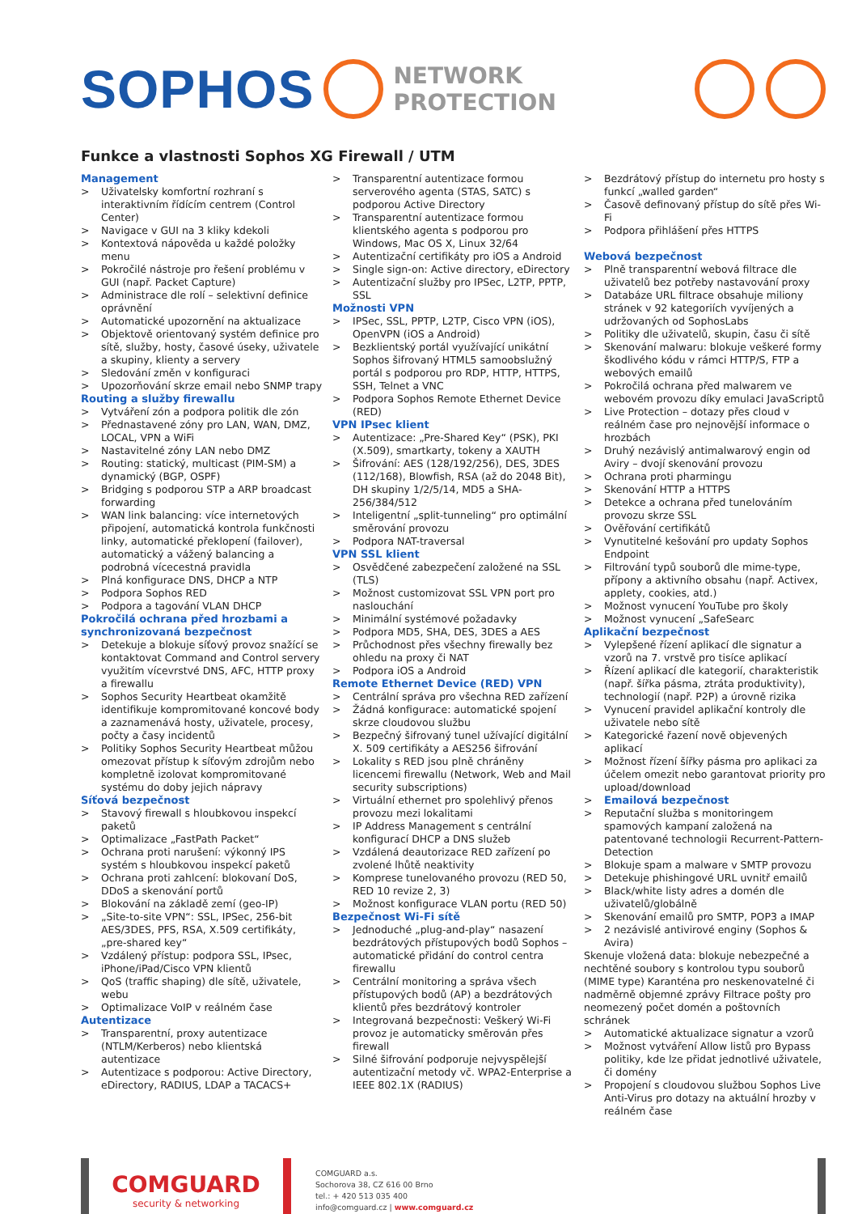SOPHOS
NETWORK
PROTECTION
Funkce a vlastnosti Sophos XG Firewall / UTM
Management
> Uživatelsky komfortní rozhraní s interaktivním řídícím centrem (Control Center)
> Navigace v GUI na 3 kliky kdekoli
> Kontextová nápověda u každé položky menu
> Pokročilé nástroje pro řešení problému v GUI (např. Packet Capture)
> Administrace dle rolí – selektivní definice oprávnění
> Automatické upozornění na aktualizace
> Objektově orientovaný systém definice pro sítě, služby, hosty, časové úseky, uživatele a skupiny, klienty a servery
> Sledování změn v konfiguraci
> Upozorňování skrze email nebo SNMP trapy
Routing a služby firewallu
> Vytváření zón a podpora politik dle zón
> Přednastavené zóny pro LAN, WAN, DMZ, LOCAL, VPN a WiFi
> Nastavitelné zóny LAN nebo DMZ
> Routing: statický, multicast (PIM-SM) a dynamický (BGP, OSPF)
> Bridging s podporou STP a ARP broadcast forwarding
> WAN link balancing: více internetových připojení, automatická kontrola funkčnosti linky, automatické překlopení (failover), automatický a vážený balancing a podrobná vícecestná pravidla
> Plná konfigurace DNS, DHCP a NTP
> Podpora Sophos RED
> Podpora a tagování VLAN DHCP
Pokročilá ochrana před hrozbami a synchronizovaná bezpečnost
> Detekuje a blokuje síťový provoz snažící se kontaktovat Command and Control servery využitím vícevrstvé DNS, AFC, HTTP proxy a firewallu
> Sophos Security Heartbeat okamžitě identifikuje kompromitované koncové body a zaznamenává hosty, uživatele, procesy, počty a časy incidentů
> Politiky Sophos Security Heartbeat můžou omezovat přístup k síťovým zdrojům nebo kompletně izolovat kompromitované systému do doby jejich nápravy
Síťová bezpečnost
> Stavový firewall s hloubkovou inspekcí paketů
> Optimalizace „FastPath Packet“
> Ochrana proti narušení: výkonný IPS systém s hloubkovou inspekcí paketů
> Ochrana proti zahlcení: blokovaní DoS, DDoS a skenování portů
> Blokování na základě zemí (geo-IP)
> „Site-to-site VPN“: SSL, IPSec, 256-bit AES/3DES, PFS, RSA, X.509 certifikáty, „pre-shared key“
> Vzdálený přístup: podpora SSL, IPsec, iPhone/iPad/Cisco VPN klientů
> QoS (traffic shaping) dle sítě, uživatele, webu
> Optimalizace VoIP v reálném čase
Autentizace
> Transparentní, proxy autentizace (NTLM/Kerberos) nebo klientská autentizace
> Autentizace s podporou: Active Directory, eDirectory, RADIUS, LDAP a TACACS+
> Transparentní autentizace formou serverového agenta (STAS, SATC) s podporou Active Directory
> Transparentní autentizace formou klientského agenta s podporou pro Windows, Mac OS X, Linux 32/64
> Autentizační certifikáty pro iOS a Android
> Single sign-on: Active directory, eDirectory
> Autentizační služby pro IPSec, L2TP, PPTP, SSL
Možnosti VPN
> IPSec, SSL, PPTP, L2TP, Cisco VPN (iOS), OpenVPN (iOS a Android)
> Bezklientský portál využívající unikátní Sophos šifrovaný HTML5 samoobslužný portál s podporou pro RDP, HTTP, HTTPS, SSH, Telnet a VNC
> Podpora Sophos Remote Ethernet Device (RED)
VPN IPsec klient
> Autentizace: „Pre-Shared Key“ (PSK), PKI (X.509), smartkarty, tokeny a XAUTH
> Šifrování: AES (128/192/256), DES, 3DES (112/168), Blowfish, RSA (až do 2048 Bit), DH skupiny 1/2/5/14, MD5 a SHA-256/384/512
> Inteligentní „split-tunneling“ pro optimální směrování provozu
> Podpora NAT-traversal
VPN SSL klient
> Osvědčené zabezpečení založené na SSL (TLS)
> Možnost customizovat SSL VPN port pro naslouchání
> Minimální systémové požadavky
> Podpora MD5, SHA, DES, 3DES a AES
> Průchodnost přes všechny firewally bez ohledu na proxy či NAT
> Podpora iOS a Android
Remote Ethernet Device (RED) VPN
> Centrální správa pro všechna RED zařízení
> Žádná konfigurace: automatické spojení skrze cloudovou službu
> Bezpečný šifrovaný tunel užívající digitální X. 509 certifikáty a AES256 šifrování
> Lokality s RED jsou plně chráněny licencemi firewallu (Network, Web and Mail security subscriptions)
> Virtuální ethernet pro spolehlivý přenos provozu mezi lokalitami
> IP Address Management s centrální konfigurací DHCP a DNS služeb
> Vzdálená deautorizace RED zařízení po zvolené lhůtě neaktivity
> Komprese tunelovaného provozu (RED 50, RED 10 revize 2, 3)
> Možnost konfigurace VLAN portu (RED 50)
Bezpečnost Wi-Fi sítě
> Jednoduché „plug-and-play“ nasazení bezdrátových přístupových bodů Sophos – automatické přidání do control centra firewallu
> Centrální monitoring a správa všech přístupových bodů (AP) a bezdrátových klientů přes bezdrátový kontroler
> Integrovaná bezpečnosti: Veškerý Wi-Fi provoz je automaticky směrován přes firewall
> Silné šifrování podporuje nejvyspělejší autentizační metody vč. WPA2-Enterprise a IEEE 802.1X (RADIUS)
> Bezdrátový přístup do internetu pro hosty s funkcí „walled garden“
> Časově definovaný přístup do sítě přes Wi-Fi
> Podpora přihlášení přes HTTPS
Webová bezpečnost
> Plně transparentní webová filtrace dle uživatelů bez potřeby nastavování proxy
> Databáze URL filtrace obsahuje miliony stránek v 92 kategoriích vyvíjených a udržovaných od SophosLabs
> Politiky dle uživatelů, skupin, času či sítě
> Skenování malwaru: blokuje veškeré formy škodlivého kódu v rámci HTTP/S, FTP a webových emailů
> Pokročilá ochrana před malwarem ve webovém provozu díky emulaci JavaScriptů
> Live Protection – dotazy přes cloud v reálném čase pro nejnovější informace o hrozbách
> Druhý nezávislý antimalwarový engin od Aviry – dvojí skenování provozu
> Ochrana proti pharmingu
> Skenování HTTP a HTTPS
> Detekce a ochrana před tunelováním provozu skrze SSL
> Ověřování certifikátů
> Vynutitelné kešování pro updaty Sophos Endpoint
> Filtrování typů souborů dle mime-type, přípony a aktivního obsahu (např. Activex, applety, cookies, atd.)
> Možnost vynucení YouTube pro školy
> Možnost vynucení „SafeSearc
Aplikační bezpečnost
> Vylepšené řízení aplikací dle signatur a vzorů na 7. vrstvě pro tisíce aplikací
> Řízení aplikací dle kategorií, charakteristik (např. šířka pásma, ztráta produktivity), technologií (např. P2P) a úrovně rizika
> Vynucení pravidel aplikační kontroly dle uživatele nebo sítě
> Kategorické řazení nově objevených aplikací
> Možnost řízení šířky pásma pro aplikaci za účelem omezit nebo garantovat priority pro upload/download
>
Emailová bezpečnost
> Reputační služba s monitoringem spamových kampaní založená na patentované technologii Recurrent-Pattern-Detection
> Blokuje spam a malware v SMTP provozu
> Detekuje phishingové URL uvnitř emailů
> Black/white listy adres a domén dle uživatelů/globálně
> Skenování emailů pro SMTP, POP3 a IMAP
> 2 nezávislé antivirové enginy (Sophos & Avira)
Skenuje vložená data: blokuje nebezpečné a nechtěné soubory s kontrolou typu souborů (MIME type) Karanténa pro neskenovatelné či nadměrně objemné zprávy Filtrace pošty pro neomezený počet domén a poštovních schránek
> Automatické aktualizace signatur a vzorů
> Možnost vytváření Allow listů pro Bypass politiky, kde lze přidat jednotlivé uživatele, či domény
> Propojení s cloudovou službou Sophos Live Anti-Virus pro dotazy na aktuální hrozby v reálném čase
COMGUARD
security & networking
COMGUARD a.s.
Sochorova 38, CZ 616 00 Brno
tel.: + 420 513 035 400
info@comguard.cz | www.comguard.cz